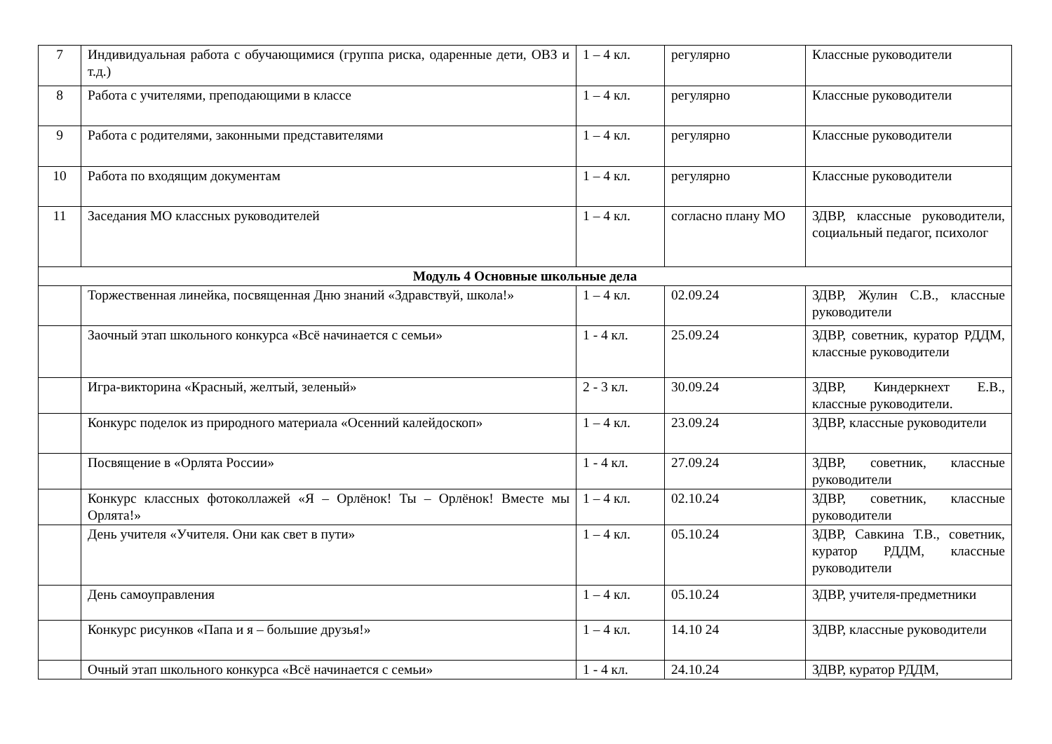| 7 | Индивидуальная работа с обучающимися (группа риска, одаренные дети, ОВЗ и т.д.) | 1 – 4 кл. | регулярно | Классные руководители |
| 8 | Работа с учителями, преподающими в классе | 1 – 4 кл. | регулярно | Классные руководители |
| 9 | Работа с родителями, законными представителями | 1 – 4 кл. | регулярно | Классные руководители |
| 10 | Работа по входящим документам | 1 – 4 кл. | регулярно | Классные руководители |
| 11 | Заседания МО классных руководителей | 1 – 4 кл. | согласно плану МО | ЗДВР, классные руководители, социальный педагог, психолог |
| Модуль 4 Основные школьные дела | | | | |
| | Торжественная линейка, посвященная Дню знаний «Здравствуй, школа!» | 1 – 4 кл. | 02.09.24 | ЗДВР, Жулин С.В., классные руководители |
| | Заочный этап школьного конкурса «Всё начинается с семьи» | 1 - 4 кл. | 25.09.24 | ЗДВР, советник, куратор РДДМ, классные руководители |
| | Игра-викторина «Красный, желтый, зеленый» | 2 - 3 кл. | 30.09.24 | ЗДВР, Киндеркнехт Е.В., классные руководители. |
| | Конкурс поделок из природного материала «Осенний калейдоскоп» | 1 – 4 кл. | 23.09.24 | ЗДВР, классные руководители |
| | Посвящение в «Орлята России» | 1 - 4 кл. | 27.09.24 | ЗДВР, советник, классные руководители |
| | Конкурс классных фотоколлажей «Я – Орлёнок! Ты – Орлёнок! Вместе мы Орлята!» | 1 – 4 кл. | 02.10.24 | ЗДВР, советник, классные руководители |
| | День учителя «Учителя. Они как свет в пути» | 1 – 4 кл. | 05.10.24 | ЗДВР, Савкина Т.В., советник, куратор РДДМ, классные руководители |
| | День самоуправления | 1 – 4 кл. | 05.10.24 | ЗДВР, учителя-предметники |
| | Конкурс рисунков «Папа и я – большие друзья!» | 1 – 4 кл. | 14.10 24 | ЗДВР, классные руководители |
| | Очный этап школьного конкурса «Всё начинается с семьи» | 1 - 4 кл. | 24.10.24 | ЗДВР, куратор РДДМ, |